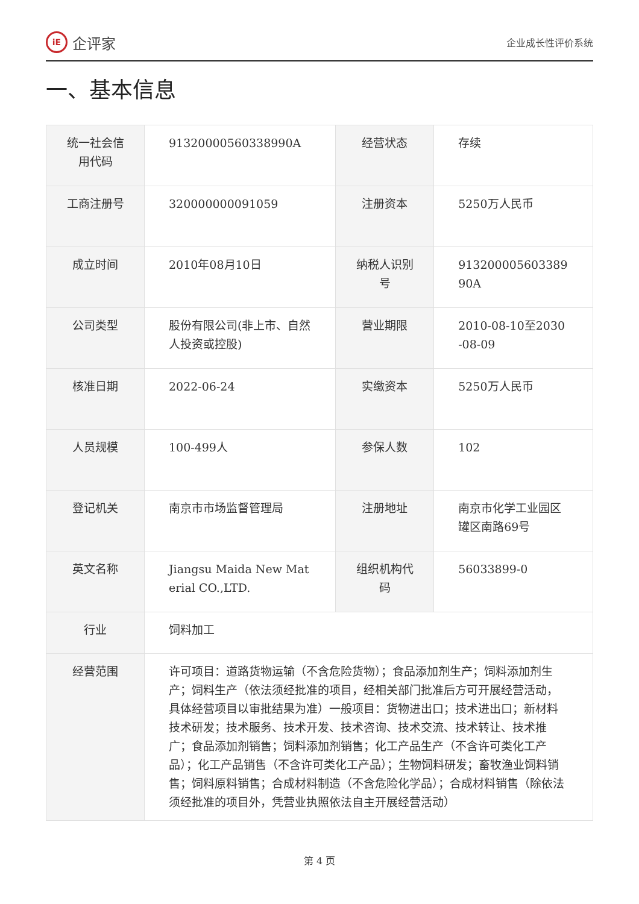iE 企评家
企业成长性评价系统
一、基本信息
| 统一社会信用代码 | 91320000560338990A | 经营状态 | 存续 |
| 工商注册号 | 320000000091059 | 注册资本 | 5250万人民币 |
| 成立时间 | 2010年08月10日 | 纳税人识别号 | 91320000560338990A |
| 公司类型 | 股份有限公司(非上市、自然人投资或控股) | 营业期限 | 2010-08-10至2030-08-09 |
| 核准日期 | 2022-06-24 | 实缴资本 | 5250万人民币 |
| 人员规模 | 100-499人 | 参保人数 | 102 |
| 登记机关 | 南京市市场监督管理局 | 注册地址 | 南京市化学工业园区罐区南路69号 |
| 英文名称 | Jiangsu Maida New Material CO.,LTD. | 组织机构代码 | 56033899-0 |
| 行业 | 饲料加工 | | |
| 经营范围 | 许可项目：道路货物运输（不含危险货物）；食品添加剂生产；饲料添加剂生产；饲料生产（依法须经批准的项目，经相关部门批准后方可开展经营活动，具体经营项目以审批结果为准）一般项目：货物进出口；技术进出口；新材料技术研发；技术服务、技术开发、技术咨询、技术交流、技术转让、技术推广；食品添加剂销售；饲料添加剂销售；化工产品生产（不含许可类化工产品）；化工产品销售（不含许可类化工产品）；生物饲料研发；畜牧渔业饲料销售；饲料原料销售；合成材料制造（不含危险化学品）；合成材料销售（除依法须经批准的项目外，凭营业执照依法自主开展经营活动） | | |
第 4 页